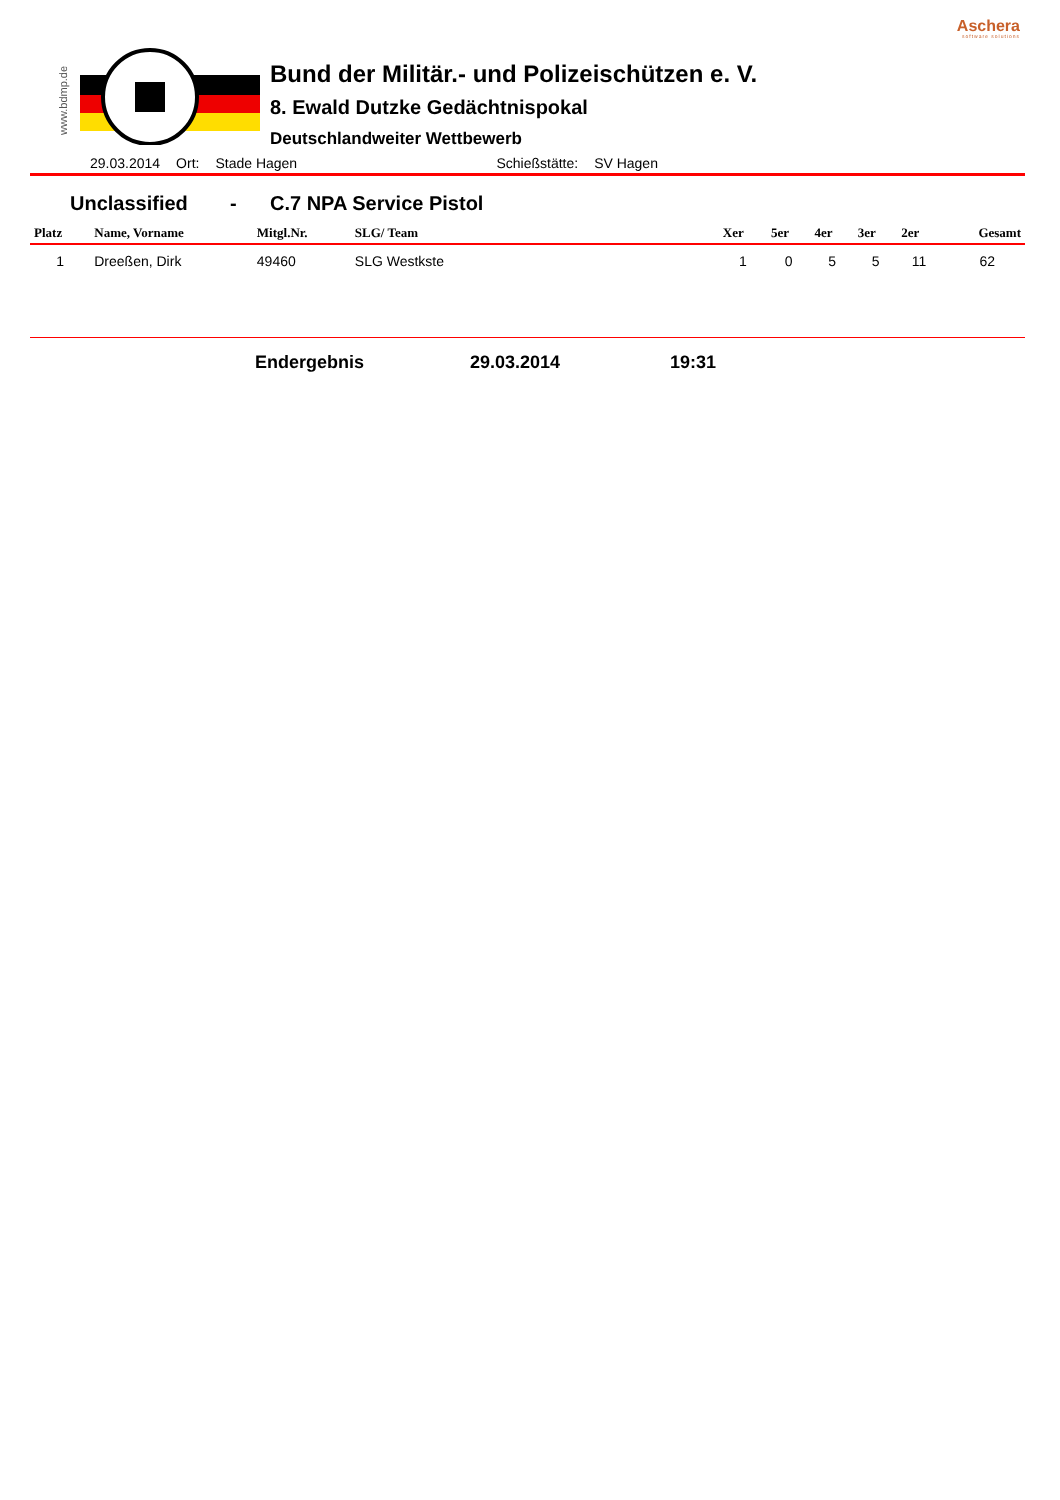Aschera
software solutions
www.bdmp.de
Bund der Militär.- und Polizeischützen e. V.
8. Ewald Dutzke Gedächtnispokal
Deutschlandweiter Wettbewerb
29.03.2014 Ort: Stade Hagen Schießstätte: SV Hagen
Unclassified - C.7 NPA Service Pistol
| Platz | Name, Vorname | Mitgl.Nr. | SLG/ Team | Xer | 5er | 4er | 3er | 2er | Gesamt |
| --- | --- | --- | --- | --- | --- | --- | --- | --- | --- |
| 1 | Dreeßen, Dirk | 49460 | SLG Westkste | 1 | 0 | 5 | 5 | 11 | 62 |
Endergebnis 29.03.2014 19:31